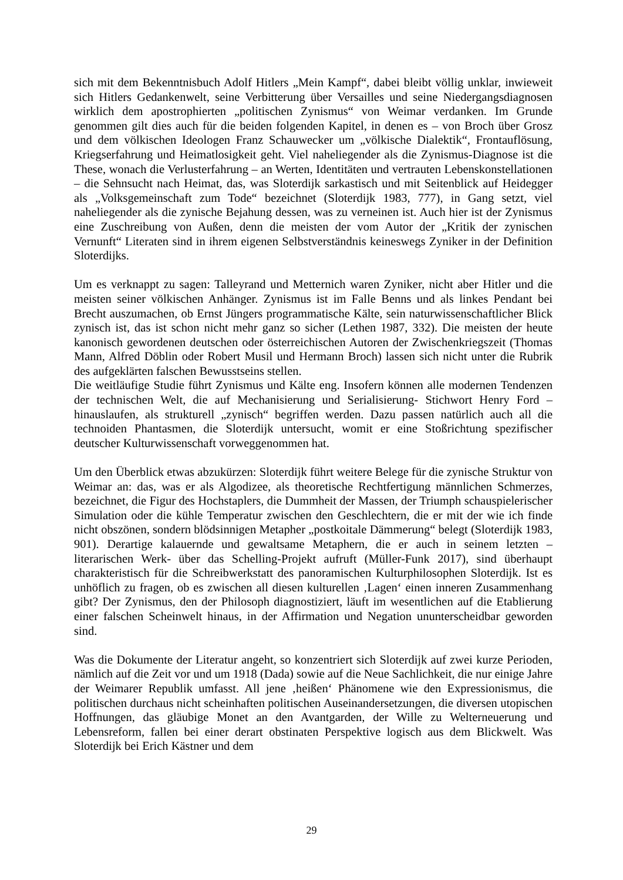sich mit dem Bekenntnisbuch Adolf Hitlers „Mein Kampf“, dabei bleibt völlig unklar, inwieweit sich Hitlers Gedankenwelt, seine Verbitterung über Versailles und seine Niedergangsdiagnosen wirklich dem apostrophierten „politischen Zynismus“ von Weimar verdanken. Im Grunde genommen gilt dies auch für die beiden folgenden Kapitel, in denen es – von Broch über Grosz und dem völkischen Ideologen Franz Schauwecker um „völkische Dialektik“, Frontauflösung, Kriegserfahrung und Heimatlosigkeit geht. Viel naheliegender als die Zynismus-Diagnose ist die These, wonach die Verlusterfahrung – an Werten, Identitäten und vertrauten Lebenskonstellationen – die Sehnsucht nach Heimat, das, was Sloterdijk sarkastisch und mit Seitenblick auf Heidegger als „Volksgemeinschaft zum Tode“ bezeichnet (Sloterdijk 1983, 777), in Gang setzt, viel naheliegender als die zynische Bejahung dessen, was zu verneinen ist. Auch hier ist der Zynismus eine Zuschreibung von Außen, denn die meisten der vom Autor der „Kritik der zynischen Vernunft“ Literaten sind in ihrem eigenen Selbstverständnis keineswegs Zyniker in der Definition Sloterdijks.
Um es verknappt zu sagen: Talleyrand und Metternich waren Zyniker, nicht aber Hitler und die meisten seiner völkischen Anhänger. Zynismus ist im Falle Benns und als linkes Pendant bei Brecht auszumachen, ob Ernst Jüngers programmatische Kälte, sein naturwissenschaftlicher Blick zynisch ist, das ist schon nicht mehr ganz so sicher (Lethen 1987, 332). Die meisten der heute kanonisch gewordenen deutschen oder österreichischen Autoren der Zwischenkriegszeit (Thomas Mann, Alfred Döblin oder Robert Musil und Hermann Broch) lassen sich nicht unter die Rubrik des aufgeklärten falschen Bewusstseins stellen.
Die weitläufige Studie führt Zynismus und Kälte eng. Insofern können alle modernen Tendenzen der technischen Welt, die auf Mechanisierung und Serialisierung- Stichwort Henry Ford – hinauslaufen, als strukturell „zynisch“ begriffen werden. Dazu passen natürlich auch all die technoiden Phantasmen, die Sloterdijk untersucht, womit er eine Stoßrichtung spezifischer deutscher Kulturwissenschaft vorweggenommen hat.
Um den Überblick etwas abzukürzen: Sloterdijk führt weitere Belege für die zynische Struktur von Weimar an: das, was er als Algodizee, als theoretische Rechtfertigung männlichen Schmerzes, bezeichnet, die Figur des Hochstaplers, die Dummheit der Massen, der Triumph schauspielerischer Simulation oder die kühle Temperatur zwischen den Geschlechtern, die er mit der wie ich finde nicht obszönen, sondern blödsinnigen Metapher „postkoitale Dämmerung“ belegt (Sloterdijk 1983, 901). Derartige kalauernde und gewaltsame Metaphern, die er auch in seinem letzten – literarischen Werk- über das Schelling-Projekt aufruft (Müller-Funk 2017), sind überhaupt charakteristisch für die Schreibwerkstatt des panoramischen Kulturphilosophen Sloterdijk. Ist es unhöflich zu fragen, ob es zwischen all diesen kulturellen ‚Lagen‘ einen inneren Zusammenhang gibt? Der Zynismus, den der Philosoph diagnostiziert, läuft im wesentlichen auf die Etablierung einer falschen Scheinwelt hinaus, in der Affirmation und Negation ununterscheidbar geworden sind.
Was die Dokumente der Literatur angeht, so konzentriert sich Sloterdijk auf zwei kurze Perioden, nämlich auf die Zeit vor und um 1918 (Dada) sowie auf die Neue Sachlichkeit, die nur einige Jahre der Weimarer Republik umfasst. All jene ‚heißen‘ Phänomene wie den Expressionismus, die politischen durchaus nicht scheinhaften politischen Auseinandersetzungen, die diversen utopischen Hoffnungen, das gläubige Monet an den Avantgarden, der Wille zu Welterneuerung und Lebensreform, fallen bei einer derart obstinaten Perspektive logisch aus dem Blickwelt. Was Sloterdijk bei Erich Kästner und dem
29